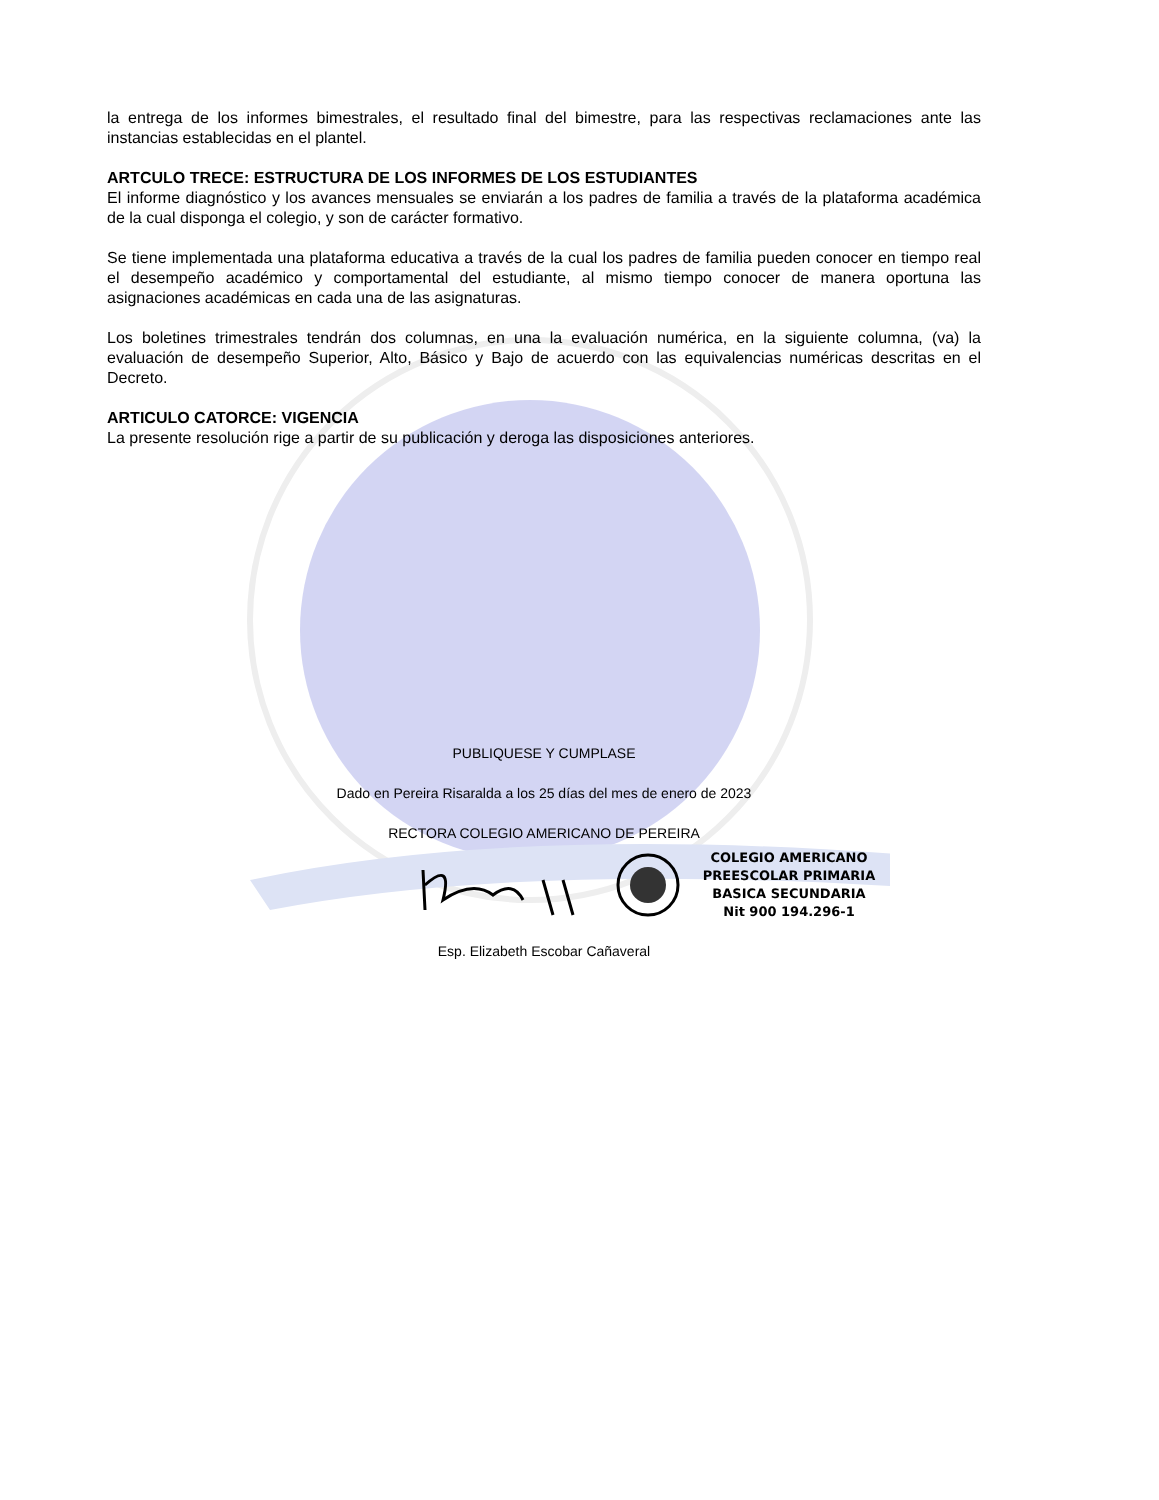la entrega de los informes bimestrales, el resultado final del bimestre, para las respectivas reclamaciones ante las instancias establecidas en el plantel.
ARTCULO TRECE: ESTRUCTURA DE LOS INFORMES DE LOS ESTUDIANTES
El informe diagnóstico y los avances mensuales se enviarán a los padres de familia a través de la plataforma académica de la cual disponga el colegio, y son de carácter formativo.
Se tiene implementada una plataforma educativa a través de la cual los padres de familia pueden conocer en tiempo real el desempeño académico y comportamental del estudiante, al mismo tiempo conocer de manera oportuna las asignaciones académicas en cada una de las asignaturas.
Los boletines trimestrales tendrán dos columnas, en una la evaluación numérica, en la siguiente columna, (va) la evaluación de desempeño Superior, Alto, Básico y Bajo de acuerdo con las equivalencias numéricas descritas en el Decreto.
ARTICULO CATORCE: VIGENCIA
La presente resolución rige a partir de su publicación y deroga las disposiciones anteriores.
PUBLIQUESE Y CUMPLASE
Dado en Pereira Risaralda a los 25 días del mes de enero de 2023
RECTORA COLEGIO AMERICANO DE PEREIRA
COLEGIO AMERICANO
PREESCOLAR PRIMARIA
BASICA SECUNDARIA
Nit 900 194.296-1
Esp. Elizabeth Escobar Cañaveral